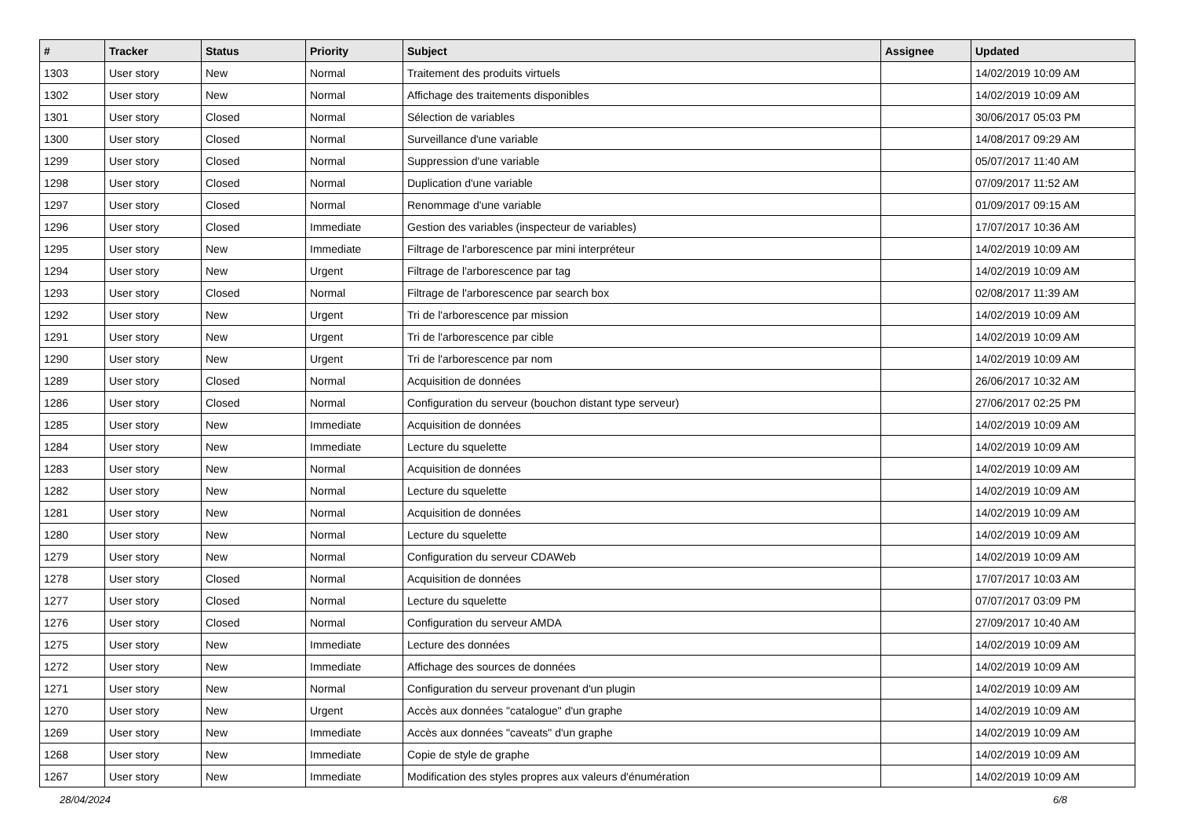| # | Tracker | Status | Priority | Subject | Assignee | Updated |
| --- | --- | --- | --- | --- | --- | --- |
| 1303 | User story | New | Normal | Traitement des produits virtuels | | 14/02/2019 10:09 AM |
| 1302 | User story | New | Normal | Affichage des traitements disponibles | | 14/02/2019 10:09 AM |
| 1301 | User story | Closed | Normal | Sélection de variables | | 30/06/2017 05:03 PM |
| 1300 | User story | Closed | Normal | Surveillance d'une variable | | 14/08/2017 09:29 AM |
| 1299 | User story | Closed | Normal | Suppression d'une variable | | 05/07/2017 11:40 AM |
| 1298 | User story | Closed | Normal | Duplication d'une variable | | 07/09/2017 11:52 AM |
| 1297 | User story | Closed | Normal | Renommage d'une variable | | 01/09/2017 09:15 AM |
| 1296 | User story | Closed | Immediate | Gestion des variables (inspecteur de variables) | | 17/07/2017 10:36 AM |
| 1295 | User story | New | Immediate | Filtrage de l'arborescence par mini interpréteur | | 14/02/2019 10:09 AM |
| 1294 | User story | New | Urgent | Filtrage de l'arborescence par tag | | 14/02/2019 10:09 AM |
| 1293 | User story | Closed | Normal | Filtrage de l'arborescence par search box | | 02/08/2017 11:39 AM |
| 1292 | User story | New | Urgent | Tri de l'arborescence par mission | | 14/02/2019 10:09 AM |
| 1291 | User story | New | Urgent | Tri de l'arborescence par cible | | 14/02/2019 10:09 AM |
| 1290 | User story | New | Urgent | Tri de l'arborescence par nom | | 14/02/2019 10:09 AM |
| 1289 | User story | Closed | Normal | Acquisition de données | | 26/06/2017 10:32 AM |
| 1286 | User story | Closed | Normal | Configuration du serveur (bouchon distant type serveur) | | 27/06/2017 02:25 PM |
| 1285 | User story | New | Immediate | Acquisition de données | | 14/02/2019 10:09 AM |
| 1284 | User story | New | Immediate | Lecture du squelette | | 14/02/2019 10:09 AM |
| 1283 | User story | New | Normal | Acquisition de données | | 14/02/2019 10:09 AM |
| 1282 | User story | New | Normal | Lecture du squelette | | 14/02/2019 10:09 AM |
| 1281 | User story | New | Normal | Acquisition de données | | 14/02/2019 10:09 AM |
| 1280 | User story | New | Normal | Lecture du squelette | | 14/02/2019 10:09 AM |
| 1279 | User story | New | Normal | Configuration du serveur CDAWeb | | 14/02/2019 10:09 AM |
| 1278 | User story | Closed | Normal | Acquisition de données | | 17/07/2017 10:03 AM |
| 1277 | User story | Closed | Normal | Lecture du squelette | | 07/07/2017 03:09 PM |
| 1276 | User story | Closed | Normal | Configuration du serveur AMDA | | 27/09/2017 10:40 AM |
| 1275 | User story | New | Immediate | Lecture des données | | 14/02/2019 10:09 AM |
| 1272 | User story | New | Immediate | Affichage des sources de données | | 14/02/2019 10:09 AM |
| 1271 | User story | New | Normal | Configuration du serveur provenant d'un plugin | | 14/02/2019 10:09 AM |
| 1270 | User story | New | Urgent | Accès aux données "catalogue" d'un graphe | | 14/02/2019 10:09 AM |
| 1269 | User story | New | Immediate | Accès aux données "caveats" d'un graphe | | 14/02/2019 10:09 AM |
| 1268 | User story | New | Immediate | Copie de style de graphe | | 14/02/2019 10:09 AM |
| 1267 | User story | New | Immediate | Modification des styles propres aux valeurs d'énumération | | 14/02/2019 10:09 AM |
28/04/2024 6/8